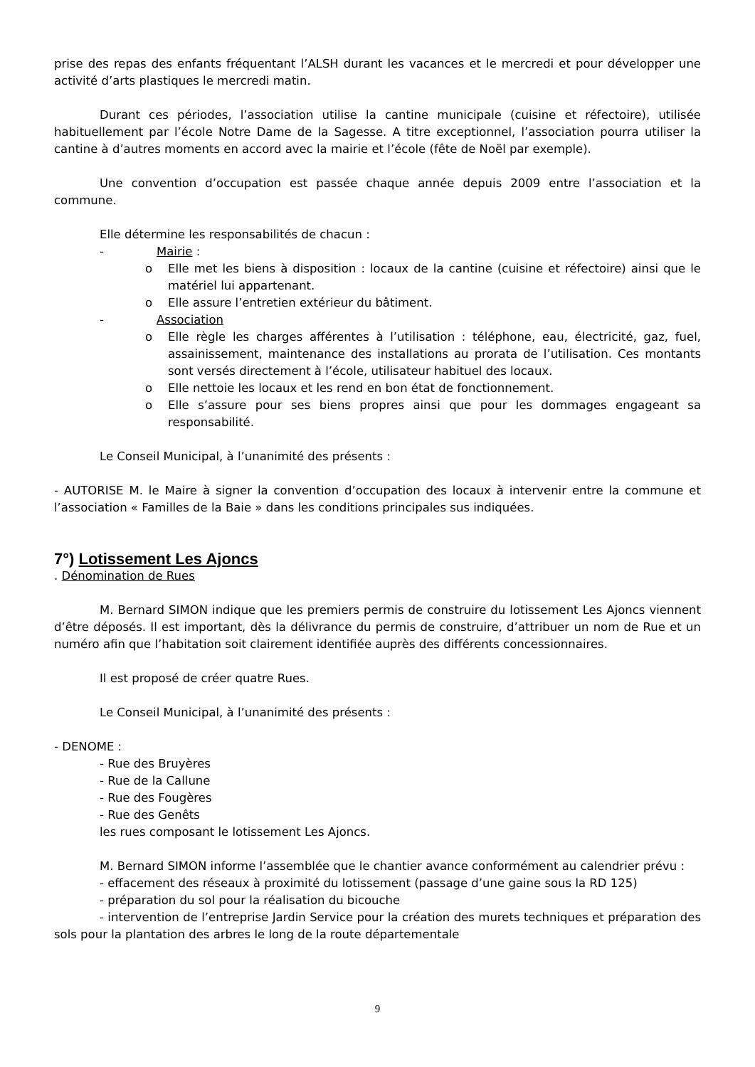prise des repas des enfants fréquentant l’ALSH durant les vacances et le mercredi et pour développer une activité d’arts plastiques le mercredi matin.
Durant ces périodes, l’association utilise la cantine municipale (cuisine et réfectoire), utilisée habituellement par l’école Notre Dame de la Sagesse. A titre exceptionnel, l’association pourra utiliser la cantine à d’autres moments en accord avec la mairie et l’école (fête de Noël par exemple).
Une convention d’occupation est passée chaque année depuis 2009 entre l’association et la commune.
Elle détermine les responsabilités de chacun :
- Mairie :
o Elle met les biens à disposition : locaux de la cantine (cuisine et réfectoire) ainsi que le matériel lui appartenant.
o Elle assure l’entretien extérieur du bâtiment.
- Association
o Elle règle les charges afférentes à l’utilisation : téléphone, eau, électricité, gaz, fuel, assainissement, maintenance des installations au prorata de l’utilisation. Ces montants sont versés directement à l’école, utilisateur habituel des locaux.
o Elle nettoie les locaux et les rend en bon état de fonctionnement.
o Elle s’assure pour ses biens propres ainsi que pour les dommages engageant sa responsabilité.
Le Conseil Municipal, à l’unanimité des présents :
- AUTORISE M. le Maire à signer la convention d’occupation des locaux à intervenir entre la commune et l’association « Familles de la Baie » dans les conditions principales sus indiquées.
7°) Lotissement Les Ajoncs
. Dénomination de Rues
M. Bernard SIMON indique que les premiers permis de construire du lotissement Les Ajoncs viennent d’être déposés. Il est important, dès la délivrance du permis de construire, d’attribuer un nom de Rue et un numéro afin que l’habitation soit clairement identifiée auprès des différents concessionnaires.
Il est proposé de créer quatre Rues.
Le Conseil Municipal, à l’unanimité des présents :
- DENOME :
- Rue des Bruyères
- Rue de la Callune
- Rue des Fougères
- Rue des Genêts
les rues composant le lotissement Les Ajoncs.
M. Bernard SIMON informe l’assemblée que le chantier avance conformément au calendrier prévu :
- effacement des réseaux à proximité du lotissement (passage d’une gaine sous la RD 125)
- préparation du sol pour la réalisation du bicouche
- intervention de l’entreprise Jardin Service pour la création des murets techniques et préparation des sols pour la plantation des arbres le long de la route départementale
9